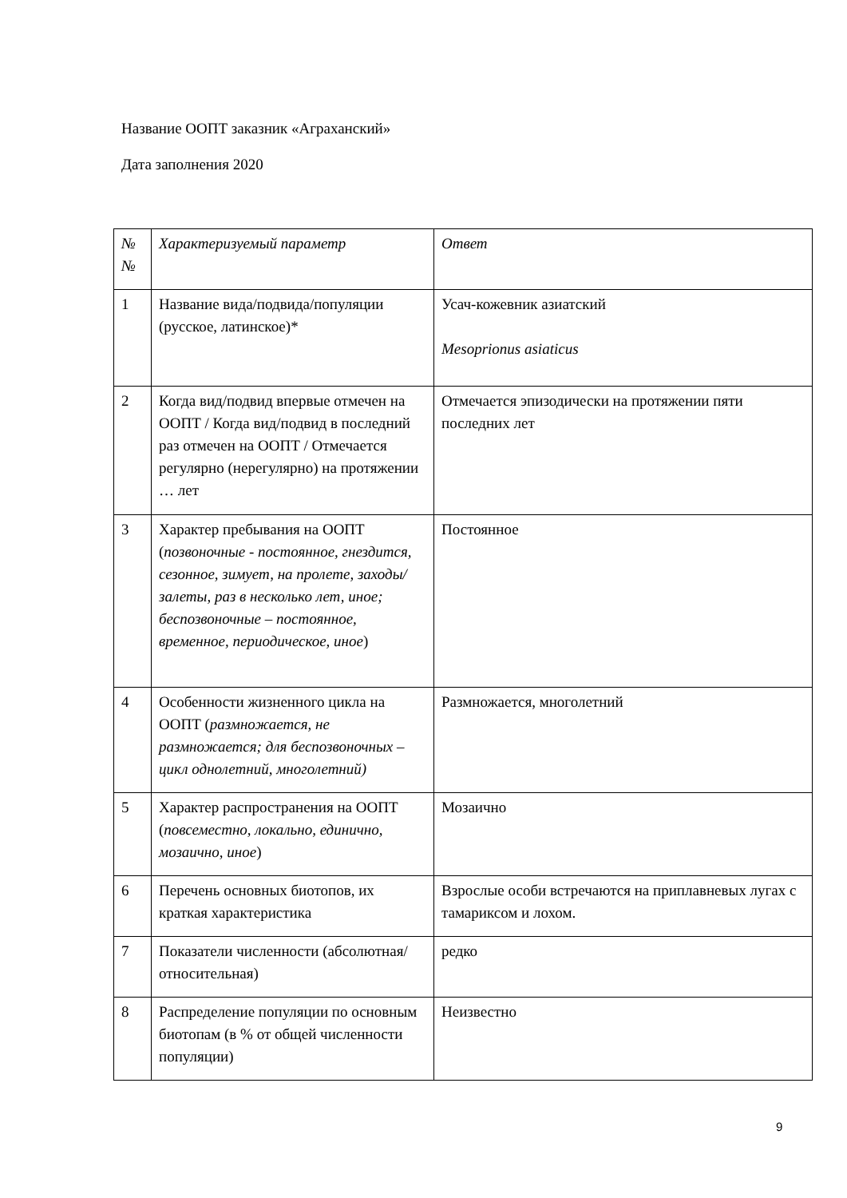Название ООПТ заказник «Аграханский»
Дата заполнения 2020
| № № | Характеризуемый параметр | Ответ |
| 1 | Название вида/подвида/популяции (русское, латинское)* | Усач-кожевник азиатский Mesoprionus asiaticus |
| 2 | Когда вид/подвид впервые отмечен на ООПТ / Когда вид/подвид в последний раз отмечен на ООПТ / Отмечается регулярно (нерегулярно) на протяжении … лет | Отмечается эпизодически на протяжении пяти последних лет |
| 3 | Характер пребывания на ООПТ ( позвоночные - постоянное, гнездится, сезонное, зимует, на пролете, заходы/залеты, раз в несколько лет, иное; беспозвоночные – постоянное, временное, периодическое, иное ) | Постоянное |
| 4 | Особенности жизненного цикла на ООПТ ( размножается, не размножается; для беспозвоночных – цикл однолетний, многолетний) | Размножается, многолетний |
| 5 | Характер распространения на ООПТ ( повсеместно, локально, единично, мозаично, иное ) | Мозаично |
| 6 | Перечень основных биотопов, их краткая характеристика | Взрослые особи встречаются на приплавневых лугах с тамариксом и лохом. |
| 7 | Показатели численности (абсолютная/относительная) | редко |
| 8 | Распределение популяции по основным биотопам (в % от общей численности популяции) | Неизвестно |
9